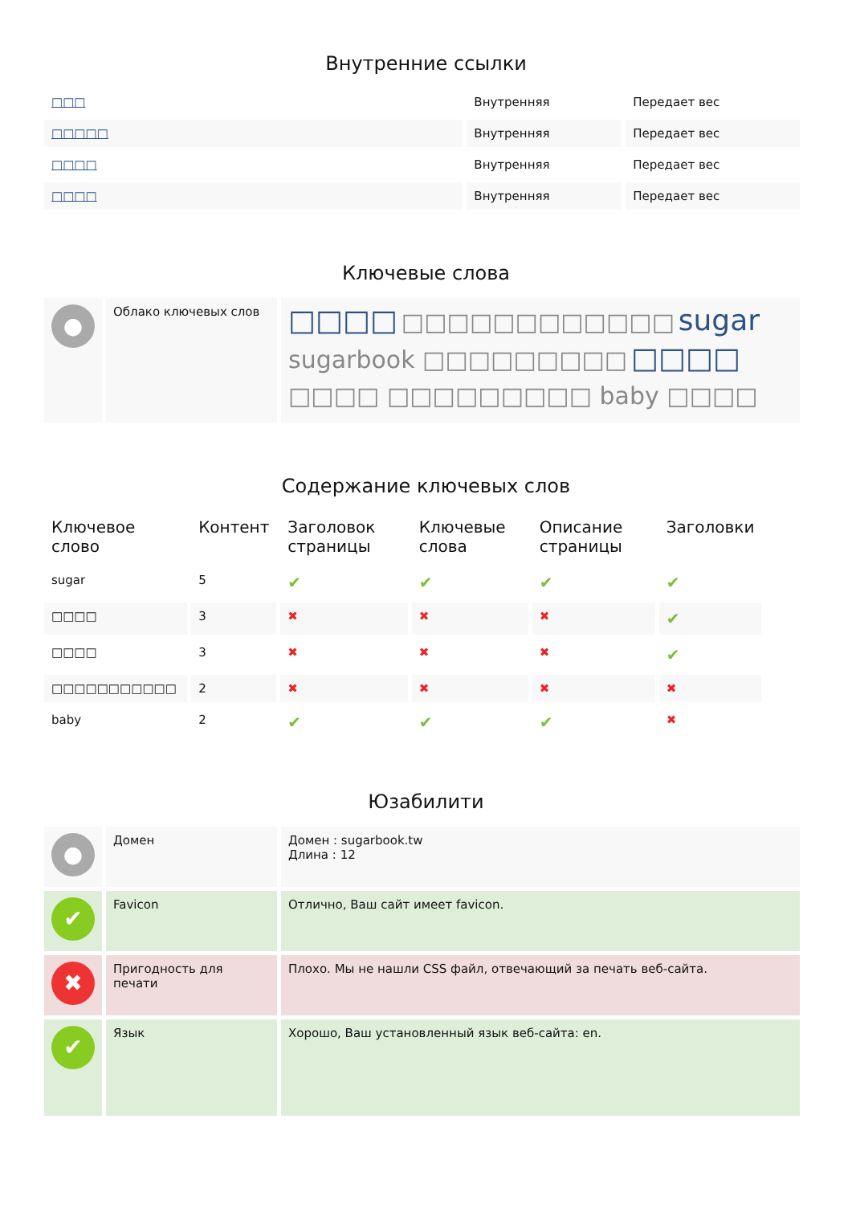Внутренние ссылки
| □□□ | Внутренняя | Передает вес |
| □□□□□ | Внутренняя | Передает вес |
| □□□□ | Внутренняя | Передает вес |
| □□□□ | Внутренняя | Передает вес |
Ключевые слова
| ● | Облако ключевых слов | □□□□ □□□□□□□□□□□□ sugar sugarbook □□□□□□□□□ □□□□ □□□□ □□□□□□□□□ baby □□□□ |
Содержание ключевых слов
| Ключевое слово | Контент | Заголовок страницы | Ключевые слова | Описание страницы | Заголовки |
| --- | --- | --- | --- | --- | --- |
| sugar | 5 | ✔ | ✔ | ✔ | ✔ |
| □□□□ | 3 | ✖ | ✖ | ✖ | ✔ |
| □□□□ | 3 | ✖ | ✖ | ✖ | ✔ |
| □□□□□□□□□□□ | 2 | ✖ | ✖ | ✖ | ✖ |
| baby | 2 | ✔ | ✔ | ✔ | ✖ |
Юзабилити
| ● | Домен | Домен : sugarbook.tw Длина : 12 |
| ✔ | Favicon | Отлично, Ваш сайт имеет favicon. |
| ✖ | Пригодность для печати | Плохо. Мы не нашли CSS файл, отвечающий за печать веб-сайта. |
| ✔ | Язык | Хорошо, Ваш установленный язык веб-сайта: en. |